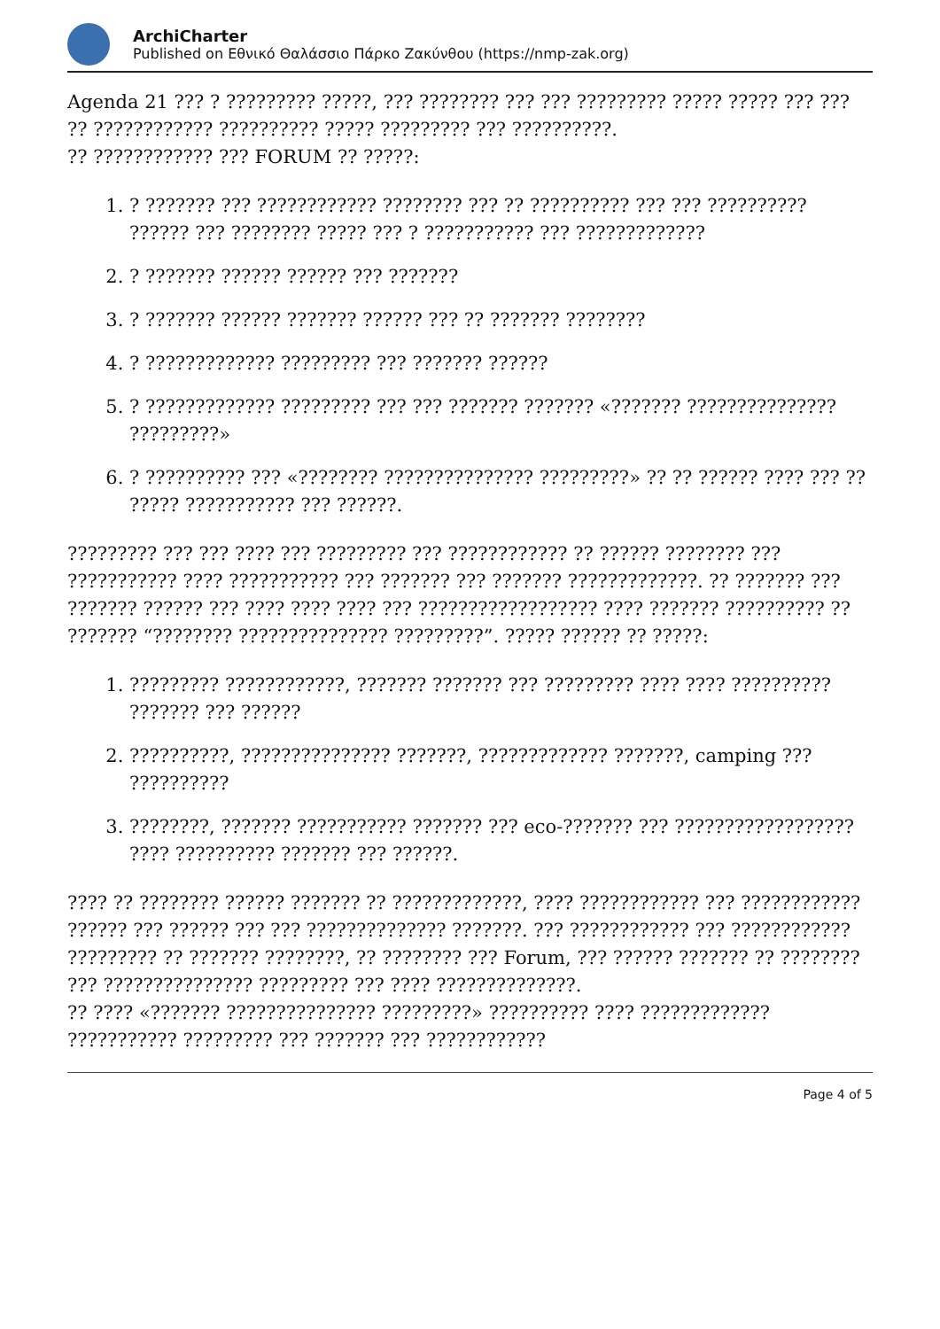ArchiCharter
Published on Εθνικό Θαλάσσιο Πάρκο Ζακύνθου (https://nmp-zak.org)
Agenda 21 ??? ? ????????? ?????, ??? ???????? ??? ??? ????????? ????? ????? ??? ??? ?? ???????????? ?????????? ????? ????????? ??? ??????????.
?? ???????????? ??? FORUM ?? ?????:
1. ? ??????? ??? ???????????? ???????? ??? ?? ?????????? ??? ??? ?????????? ?????? ??? ???????? ????? ??? ? ??????????? ??? ?????????????
2. ? ??????? ?????? ?????? ??? ???????
3. ? ??????? ?????? ??????? ?????? ??? ?? ??????? ????????
4. ? ????????????? ????????? ??? ??????? ??????
5. ? ????????????? ????????? ??? ??? ??????? ??????? «??????? ??????????????? ?????????»
6. ? ?????????? ??? «???????? ??????????????? ?????????» ?? ?? ?????? ???? ??? ?? ????? ??????????? ??? ??????.
????????? ??? ??? ???? ??? ????????? ??? ???????????? ?? ?????? ???????? ??? ??????????? ???? ??????????? ??? ??????? ??? ??????? ?????????????. ?? ??????? ??? ??????? ?????? ??? ???? ???? ???? ??? ?????????????????? ???? ??????? ?????????? ?? ??????? “???????? ??????????????? ?????????”. ????? ?????? ?? ?????:
1. ????????? ????????????, ??????? ??????? ??? ????????? ???? ???? ?????????? ??????? ??? ??????
2. ??????????, ??????????????? ???????, ????????????? ???????, camping ??? ??????????
3. ????????, ??????? ??????????? ??????? ??? eco-??????? ??? ?????????????????? ???? ?????????? ??????? ??? ??????.
???? ?? ???????? ?????? ??????? ?? ?????????????, ???? ???????????? ??? ???????????? ?????? ??? ?????? ??? ??? ?????????????? ???????. ??? ???????????? ??? ???????????? ????????? ?? ??????? ????????, ?? ???????? ??? Forum, ??? ?????? ??????? ?? ???????? ??? ??????????????? ????????? ??? ???? ??????????????.
?? ???? «??????? ??????????????? ?????????» ?????????? ???? ????????????? ??????????? ????????? ??? ??????? ??? ????????????
Page 4 of 5